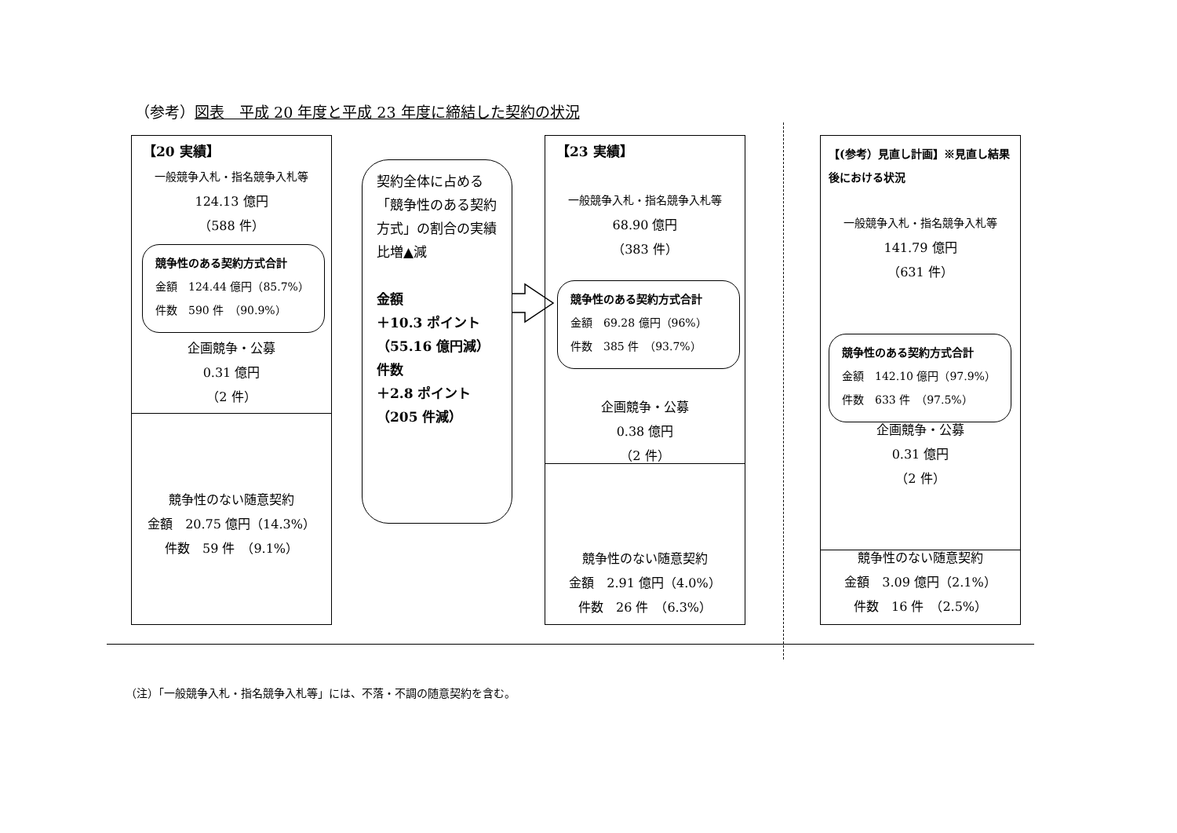（参考）図表　平成 20 年度と平成 23 年度に締結した契約の状況
【20 実績】
一般競争入札・指名競争入札等
124.13 億円
（588 件）
企画競争・公募
0.31 億円
（2 件）
競争性のない随意契約
金額　20.75 億円（14.3%）
件数　59 件　（9.1%）
競争性のある契約方式合計
金額　124.44 億円（85.7%）
件数　590 件　（90.9%）
契約全体に占める「競争性のある契約方式」の割合の実績比増▲減
金額
＋10.3 ポイント
（55.16 億円減）
件数
＋2.8 ポイント
（205 件減）
【23 実績】
一般競争入札・指名競争入札等
68.90 億円
（383 件）
企画競争・公募
0.38 億円
（2 件）
競争性のない随意契約
金額　2.91 億円（4.0%）
件数　26 件　（6.3%）
競争性のある契約方式合計
金額　69.28 億円（96%）
件数　385 件　（93.7%）
【(参考）見直し計画】※見直し結果後における状況
一般競争入札・指名競争入札等
141.79 億円
（631 件）
企画競争・公募
0.31 億円
（2 件）
競争性のない随意契約
金額　3.09 億円（2.1%）
件数　16 件　（2.5%）
競争性のある契約方式合計
金額　142.10 億円（97.9%）
件数　633 件　（97.5%）
（注）「一般競争入札・指名競争入札等」には、不落・不調の随意契約を含む。